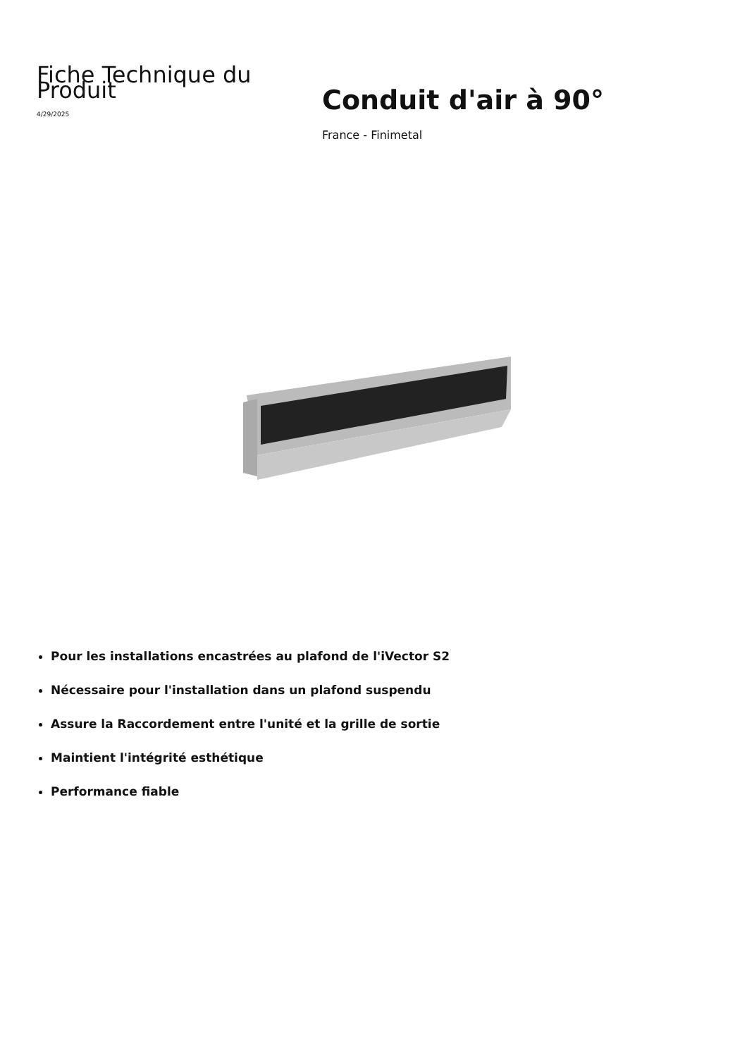Fiche Technique du Produit
4/29/2025
Conduit d'air à 90°
France - Finimetal
Pour les installations encastrées au plafond de l'iVector S2
Nécessaire pour l'installation dans un plafond suspendu
Assure la Raccordement entre l'unité et la grille de sortie
Maintient l'intégrité esthétique
Performance fiable